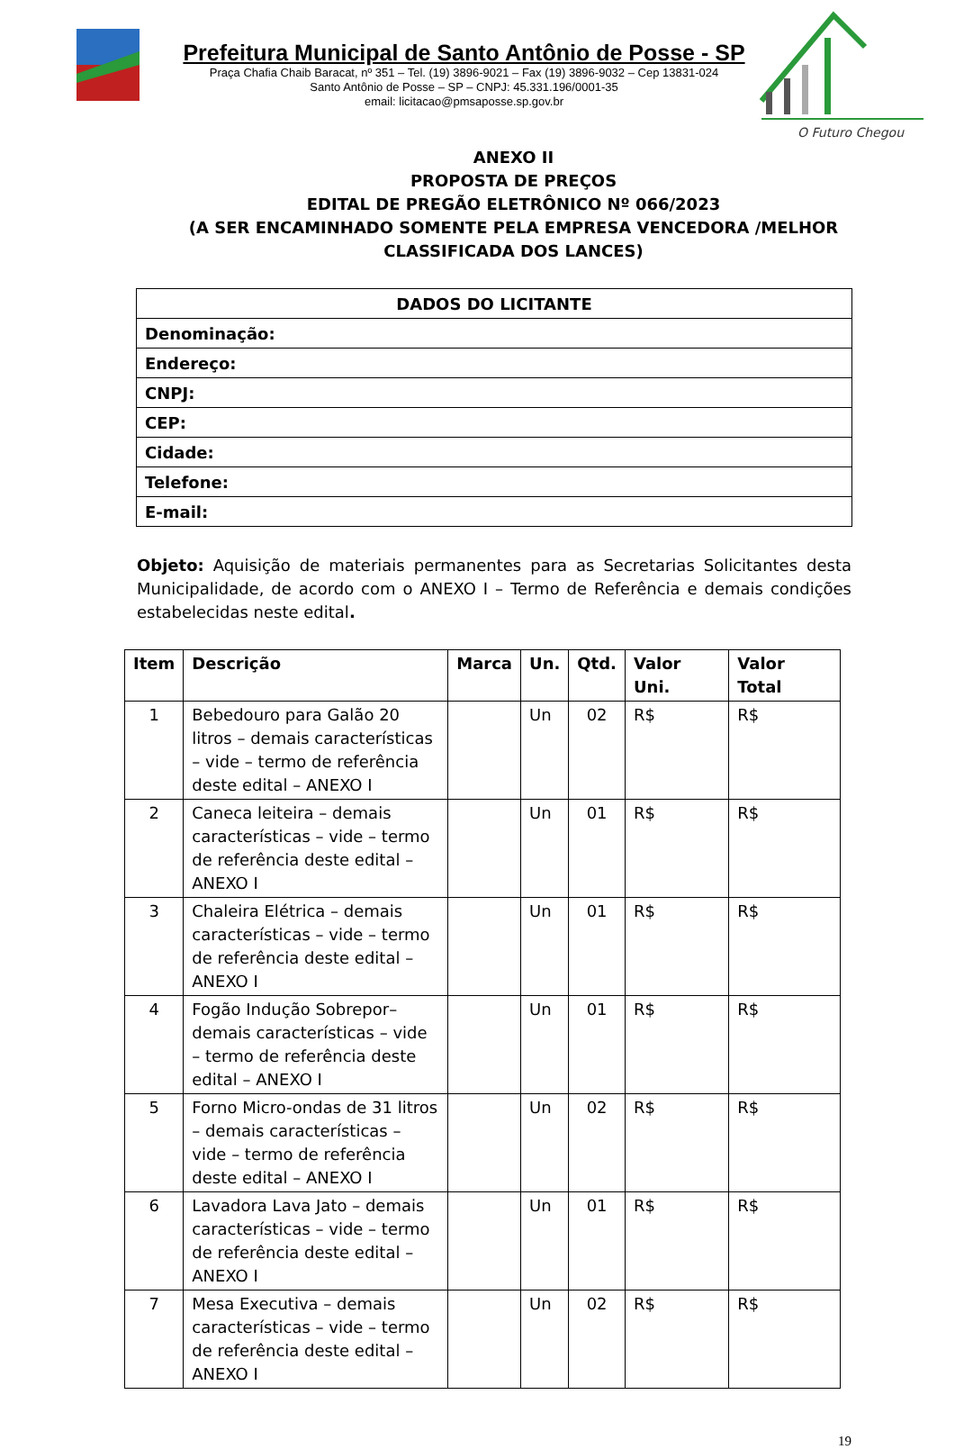Prefeitura Municipal de Santo Antônio de Posse - SP
Praça Chafia Chaib Baracat, nº 351 – Tel. (19) 3896-9021 – Fax (19) 3896-9032 – Cep 13831-024
Santo Antônio de Posse – SP – CNPJ: 45.331.196/0001-35
email: licitacao@pmsaposse.sp.gov.br
O Futuro Chegou
ANEXO II
PROPOSTA DE PREÇOS
EDITAL DE PREGÃO ELETRÔNICO Nº 066/2023
(A SER ENCAMINHADO SOMENTE PELA EMPRESA VENCEDORA /MELHOR CLASSIFICADA DOS LANCES)
| DADOS DO LICITANTE |
| Denominação: |
| Endereço: |
| CNPJ: |
| CEP: |
| Cidade: |
| Telefone: |
| E-mail: |
Objeto: Aquisição de materiais permanentes para as Secretarias Solicitantes desta Municipalidade, de acordo com o ANEXO I – Termo de Referência e demais condições estabelecidas neste edital.
| Item | Descrição | Marca | Un. | Qtd. | Valor Uni. | Valor Total |
| --- | --- | --- | --- | --- | --- | --- |
| 1 | Bebedouro para Galão 20 litros – demais características – vide – termo de referência deste edital – ANEXO I | | Un | 02 | R$ | R$ |
| 2 | Caneca leiteira – demais características – vide – termo de referência deste edital – ANEXO I | | Un | 01 | R$ | R$ |
| 3 | Chaleira Elétrica – demais características – vide – termo de referência deste edital – ANEXO I | | Un | 01 | R$ | R$ |
| 4 | Fogão Indução Sobrepor– demais características – vide – termo de referência deste edital – ANEXO I | | Un | 01 | R$ | R$ |
| 5 | Forno Micro-ondas de 31 litros – demais características – vide – termo de referência deste edital – ANEXO I | | Un | 02 | R$ | R$ |
| 6 | Lavadora Lava Jato – demais características – vide – termo de referência deste edital – ANEXO I | | Un | 01 | R$ | R$ |
| 7 | Mesa Executiva – demais características – vide – termo de referência deste edital – ANEXO I | | Un | 02 | R$ | R$ |
19